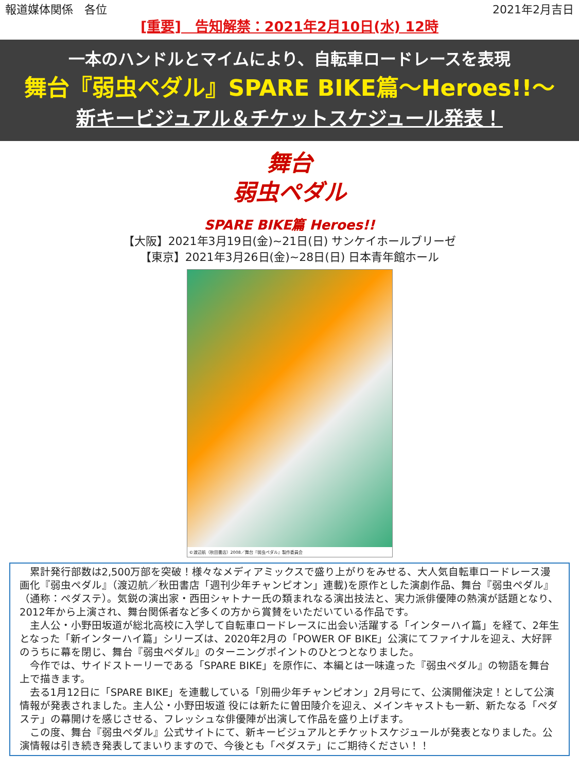報道媒体関係　各位 2021年2月吉日
[重要]　告知解禁：2021年2月10日(水) 12時
一本のハンドルとマイムにより、自転車ロードレースを表現
舞台『弱虫ペダル』SPARE BIKE篇～Heroes!!～
新キービジュアル＆チケットスケジュール発表！
舞台
弱虫ペダル
SPARE BIKE篇 Heroes!!
【大阪】2021年3月19日(金)~21日(日) サンケイホールブリーゼ
【東京】2021年3月26日(金)~28日(日) 日本青年館ホール
©渡辺航（秋田書店）2008／舞台『弱虫ペダル』製作委員会
累計発行部数は2,500万部を突破！様々なメディアミックスで盛り上がりをみせる、大人気自転車ロードレース漫画化『弱虫ペダル』（渡辺航／秋田書店「週刊少年チャンピオン」連載)を原作とした演劇作品、舞台『弱虫ペダル』（通称：ペダステ）。気鋭の演出家・西田シャトナー氏の類まれなる演出技法と、実力派俳優陣の熱演が話題となり、2012年から上演され、舞台関係者など多くの方から賞賛をいただいている作品です。
主人公・小野田坂道が総北高校に入学して自転車ロードレースに出会い活躍する「インターハイ篇」を経て、2年生となった「新インターハイ篇」シリーズは、2020年2月の「POWER OF BIKE」公演にてファイナルを迎え、大好評のうちに幕を閉じ、舞台『弱虫ペダル』のターニングポイントのひとつとなりました。
今作では、サイドストーリーである「SPARE BIKE」を原作に、本編とは一味違った『弱虫ペダル』の物語を舞台上で描きます。
去る1月12日に「SPARE BIKE」を連載している「別冊少年チャンピオン」2月号にて、公演開催決定！として公演情報が発表されました。主人公・小野田坂道 役には新たに曽田陵介を迎え、メインキャストも一新、新たなる「ペダステ」の幕開けを感じさせる、フレッシュな俳優陣が出演して作品を盛り上げます。
この度、舞台『弱虫ペダル』公式サイトにて、新キービジュアルとチケットスケジュールが発表となりました。公演情報は引き続き発表してまいりますので、今後とも「ペダステ」にご期待ください！！